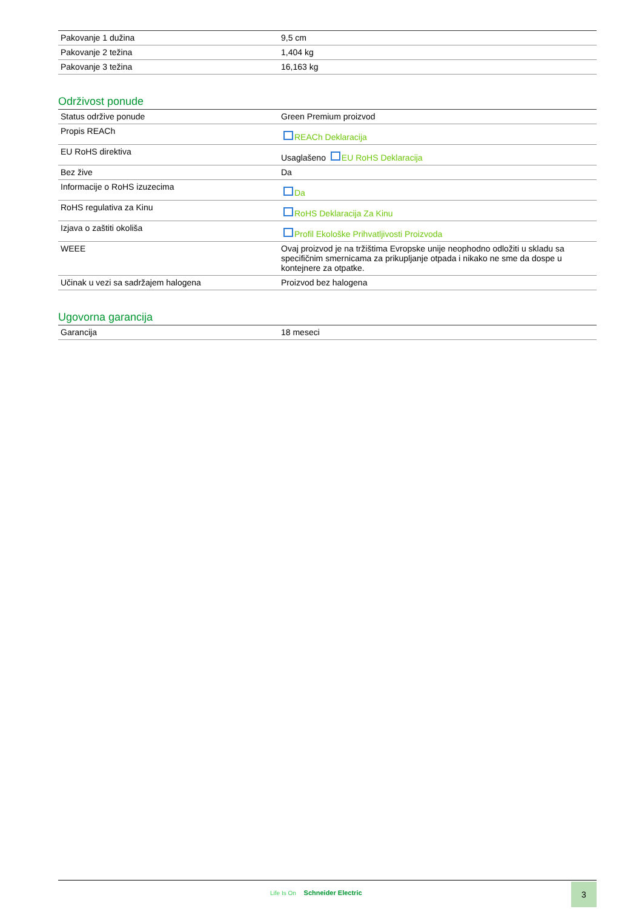| Pakovanje 1 dužina | 9,5 cm |
| Pakovanje 2 težina | 1,404 kg |
| Pakovanje 3 težina | 16,163 kg |
Održivost ponude
| Status održive ponude | Green Premium proizvod |
| Propis REACh | REACh Deklaracija |
| EU RoHS direktiva | Usaglašeno EU RoHS Deklaracija |
| Bez žive | Da |
| Informacije o RoHS izuzecima | Da |
| RoHS regulativa za Kinu | RoHS Deklaracija Za Kinu |
| Izjava o zaštiti okoliša | Profil Ekološke Prihvatljivosti Proizvoda |
| WEEE | Ovaj proizvod je na tržištima Evropske unije neophodno odložiti u skladu sa specifičnim smernicama za prikupljanje otpada i nikako ne sme da dospe u kontejnere za otpatke. |
| Učinak u vezi sa sadržajem halogena | Proizvod bez halogena |
Ugovorna garancija
| Garancija | 18 meseci |
Life Is On Schneider Electric
3